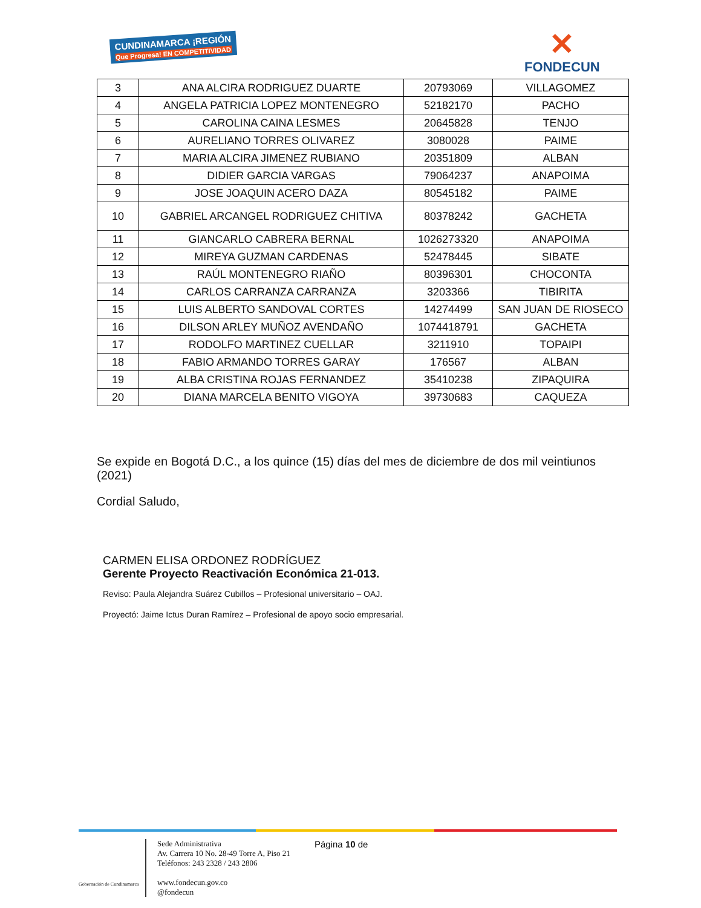CUNDINAMARCA ¡REGIÓN
Que Progresa! EN COMPETITIVIDAD
✕
FONDECUN
| 3 | ANA ALCIRA RODRIGUEZ DUARTE | 20793069 | VILLAGOMEZ |
| 4 | ANGELA PATRICIA LOPEZ MONTENEGRO | 52182170 | PACHO |
| 5 | CAROLINA CAINA LESMES | 20645828 | TENJO |
| 6 | AURELIANO TORRES OLIVAREZ | 3080028 | PAIME |
| 7 | MARIA ALCIRA JIMENEZ RUBIANO | 20351809 | ALBAN |
| 8 | DIDIER GARCIA VARGAS | 79064237 | ANAPOIMA |
| 9 | JOSE JOAQUIN ACERO DAZA | 80545182 | PAIME |
| 10 | GABRIEL ARCANGEL RODRIGUEZ CHITIVA | 80378242 | GACHETA |
| 11 | GIANCARLO CABRERA BERNAL | 1026273320 | ANAPOIMA |
| 12 | MIREYA GUZMAN CARDENAS | 52478445 | SIBATE |
| 13 | RAÚL MONTENEGRO RIAÑO | 80396301 | CHOCONTA |
| 14 | CARLOS CARRANZA CARRANZA | 3203366 | TIBIRITA |
| 15 | LUIS ALBERTO SANDOVAL CORTES | 14274499 | SAN JUAN DE RIOSECO |
| 16 | DILSON ARLEY MUÑOZ AVENDAÑO | 1074418791 | GACHETA |
| 17 | RODOLFO MARTINEZ CUELLAR | 3211910 | TOPAIPI |
| 18 | FABIO ARMANDO TORRES GARAY | 176567 | ALBAN |
| 19 | ALBA CRISTINA ROJAS FERNANDEZ | 35410238 | ZIPAQUIRA |
| 20 | DIANA MARCELA BENITO VIGOYA | 39730683 | CAQUEZA |
Se expide en Bogotá D.C., a los quince (15) días del mes de diciembre de dos mil veintiunos (2021)
Cordial Saludo,
CARMEN ELISA ORDONEZ RODRÍGUEZ
Gerente Proyecto Reactivación Económica 21-013.
Reviso: Paula Alejandra Suárez Cubillos – Profesional universitario – OAJ.
Proyectó: Jaime Ictus Duran Ramírez – Profesional de apoyo socio empresarial.
Gobernación de Cundinamarca
Sede Administrativa
Av. Carrera 10 No. 28-49 Torre A, Piso 21
Teléfonos: 243 2328 / 243 2806
www.fondecun.gov.co
@fondecun
Página 10 de